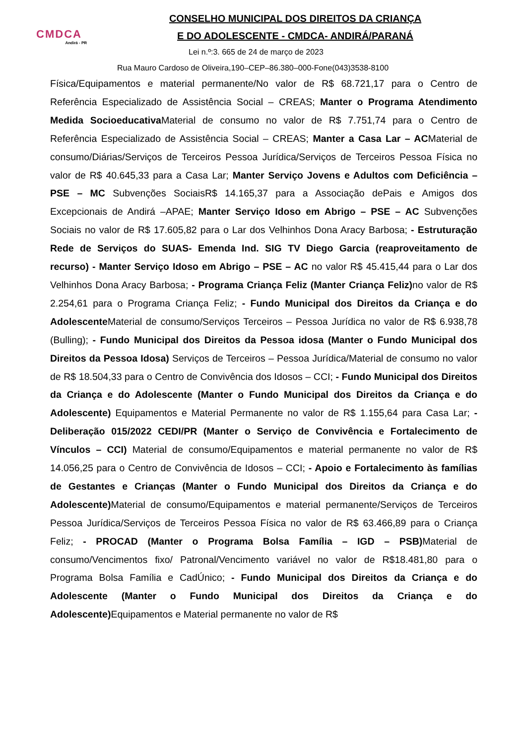CMDCA
Andirá - PR
CONSELHO MUNICIPAL DOS DIREITOS DA CRIANÇA
E DO ADOLESCENTE - CMDCA- ANDIRÁ/PARANÁ
Lei n.º:3. 665 de 24 de março de 2023
Rua Mauro Cardoso de Oliveira,190–CEP–86.380–000-Fone(043)3538-8100
Física/Equipamentos e material permanente/No valor de R$ 68.721,17 para o Centro de Referência Especializado de Assistência Social – CREAS; Manter o Programa Atendimento Medida Socioeducativa Material de consumo no valor de R$ 7.751,74 para o Centro de Referência Especializado de Assistência Social – CREAS; Manter a Casa Lar – ACMaterial de consumo/Diárias/Serviços de Terceiros Pessoa Jurídica/Serviços de Terceiros Pessoa Física no valor de R$ 40.645,33 para a Casa Lar; Manter Serviço Jovens e Adultos com Deficiência – PSE – MC Subvenções SociaisR$ 14.165,37 para a Associação dePais e Amigos dos Excepcionais de Andirá –APAE; Manter Serviço Idoso em Abrigo – PSE – AC Subvenções Sociais no valor de R$ 17.605,82 para o Lar dos Velhinhos Dona Aracy Barbosa; - Estruturação Rede de Serviços do SUAS- Emenda Ind. SIG TV Diego Garcia (reaproveitamento de recurso) - Manter Serviço Idoso em Abrigo – PSE – AC no valor R$ 45.415,44 para o Lar dos Velhinhos Dona Aracy Barbosa; - Programa Criança Feliz (Manter Criança Feliz) no valor de R$ 2.254,61 para o Programa Criança Feliz; - Fundo Municipal dos Direitos da Criança e do Adolescente Material de consumo/Serviços Terceiros – Pessoa Jurídica no valor de R$ 6.938,78 (Bulling); - Fundo Municipal dos Direitos da Pessoa idosa (Manter o Fundo Municipal dos Direitos da Pessoa Idosa) Serviços de Terceiros – Pessoa Jurídica/Material de consumo no valor de R$ 18.504,33 para o Centro de Convivência dos Idosos – CCI; - Fundo Municipal dos Direitos da Criança e do Adolescente (Manter o Fundo Municipal dos Direitos da Criança e do Adolescente) Equipamentos e Material Permanente no valor de R$ 1.155,64 para Casa Lar; - Deliberação 015/2022 CEDI/PR (Manter o Serviço de Convivência e Fortalecimento de Vínculos – CCI) Material de consumo/Equipamentos e material permanente no valor de R$ 14.056,25 para o Centro de Convivência de Idosos – CCI; - Apoio e Fortalecimento às famílias de Gestantes e Crianças (Manter o Fundo Municipal dos Direitos da Criança e do Adolescente) Material de consumo/Equipamentos e material permanente/Serviços de Terceiros Pessoa Jurídica/Serviços de Terceiros Pessoa Física no valor de R$ 63.466,89 para o Criança Feliz; - PROCAD (Manter o Programa Bolsa Família – IGD – PSB) Material de consumo/Vencimentos fixo/ Patronal/Vencimento variável no valor de R$18.481,80 para o Programa Bolsa Família e CadÚnico; - Fundo Municipal dos Direitos da Criança e do Adolescente (Manter o Fundo Municipal dos Direitos da Criança e do Adolescente) Equipamentos e Material permanente no valor de R$